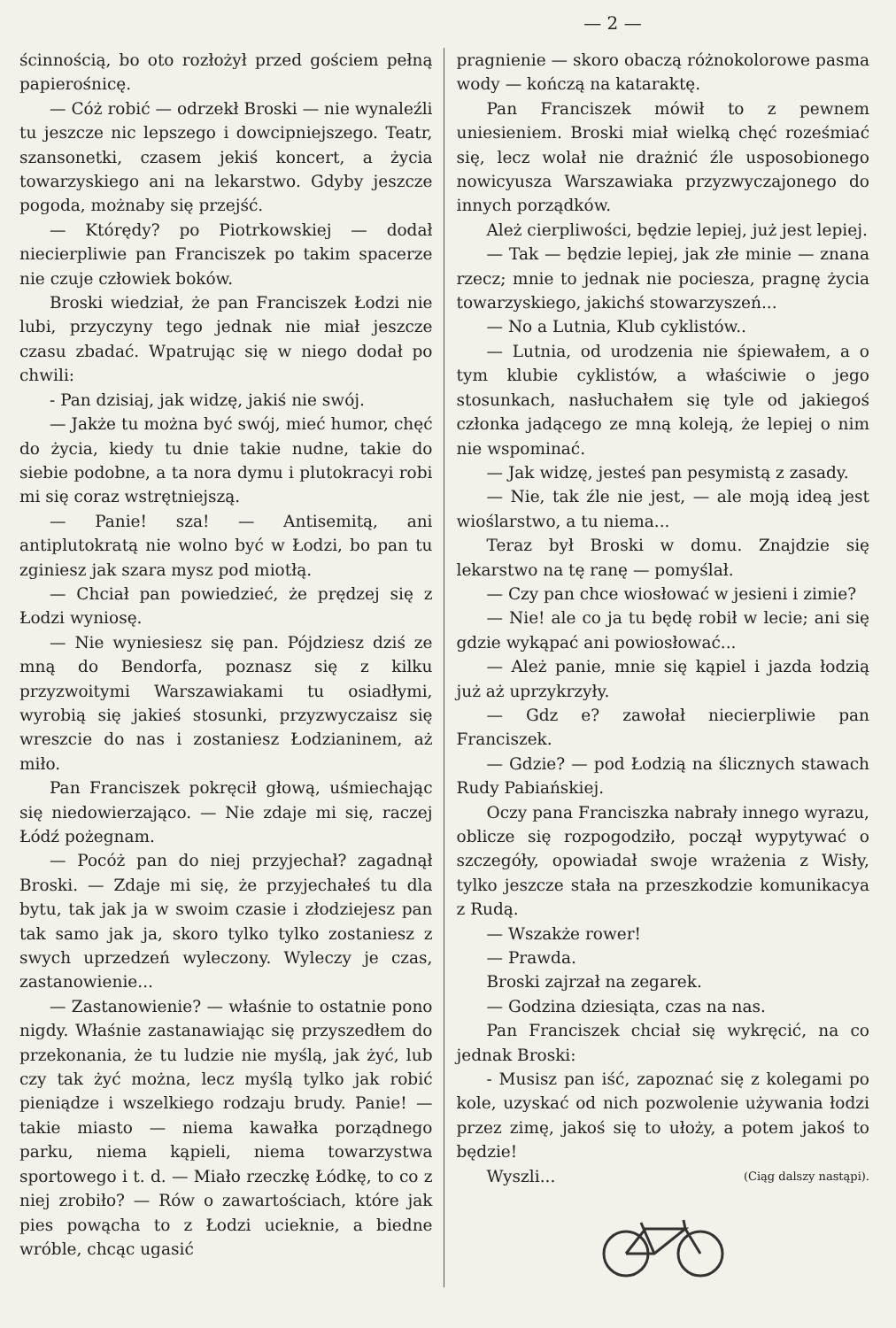— 2 —
ścinnością, bo oto rozłożył przed gościem pełną papierośnicę.
— Cóż robić — odrzekł Broski — nie wynaleźli tu jeszcze nic lepszego i dowcipniejszego. Teatr, szansonetki, czasem jekiś koncert, a życia towarzyskiego ani na lekarstwo. Gdyby jeszcze pogoda, możnaby się przejść.
— Którędy? po Piotrkowskiej — dodał niecierpliwie pan Franciszek po takim spacerze nie czuje człowiek boków.
Broski wiedział, że pan Franciszek Łodzi nie lubi, przyczyny tego jednak nie miał jeszcze czasu zbadać. Wpatrując się w niego dodał po chwili:
- Pan dzisiaj, jak widzę, jakiś nie swój.
— Jakże tu można być swój, mieć humor, chęć do życia, kiedy tu dnie takie nudne, takie do siebie podobne, a ta nora dymu i plutokracyi robi mi się coraz wstrętniejszą.
— Panie! sza! — Antisemitą, ani antiplutokratą nie wolno być w Łodzi, bo pan tu zginiesz jak szara mysz pod miotłą.
— Chciał pan powiedzieć, że prędzej się z Łodzi wyniosę.
— Nie wyniesiesz się pan. Pójdziesz dziś ze mną do Bendorfa, poznasz się z kilku przyzwoitymi Warszawiakami tu osiadłymi, wyrobią się jakieś stosunki, przyzwyczaisz się wreszcie do nas i zostaniesz Łodzianinem, aż miło.
Pan Franciszek pokręcił głową, uśmiechając się niedowierzająco. — Nie zdaje mi się, raczej Łódź pożegnam.
— Pocóż pan do niej przyjechał? zagadnął Broski. — Zdaje mi się, że przyjechałeś tu dla bytu, tak jak ja w swoim czasie i złodziejesz pan tak samo jak ja, skoro tylko tylko zostaniesz z swych uprzedzeń wyleczony. Wyleczy je czas, zastanowienie...
— Zastanowienie? — właśnie to ostatnie pono nigdy. Właśnie zastanawiając się przyszedłem do przekonania, że tu ludzie nie myślą, jak żyć, lub czy tak żyć można, lecz myślą tylko jak robić pieniądze i wszelkiego rodzaju brudy. Panie! — takie miasto — niema kawałka porządnego parku, niema kąpieli, niema towarzystwa sportowego i t. d. — Miało rzeczkę Łódkę, to co z niej zrobiło? — Rów o zawartościach, które jak pies powącha to z Łodzi ucieknie, a biedne wróble, chcąc ugasić
pragnienie — skoro obaczą różnokolorowe pasma wody — kończą na kataraktę.
Pan Franciszek mówił to z pewnem uniesieniem. Broski miał wielką chęć roześmiać się, lecz wolał nie drażnić źle usposobionego nowicyusza Warszawiaka przyzwyczajonego do innych porządków.
Ależ cierpliwości, będzie lepiej, już jest lepiej.
— Tak — będzie lepiej, jak złe minie — znana rzecz; mnie to jednak nie pociesza, pragnę życia towarzyskiego, jakichś stowarzyszeń...
— No a Lutnia, Klub cyklistów..
— Lutnia, od urodzenia nie śpiewałem, a o tym klubie cyklistów, a właściwie o jego stosunkach, nasłuchałem się tyle od jakiegoś członka jadącego ze mną koleją, że lepiej o nim nie wspominać.
— Jak widzę, jesteś pan pesymistą z zasady.
— Nie, tak źle nie jest, — ale moją ideą jest wioślarstwo, a tu niema...
Teraz był Broski w domu. Znajdzie się lekarstwo na tę ranę — pomyślał.
— Czy pan chce wiosłować w jesieni i zimie?
— Nie! ale co ja tu będę robił w lecie; ani się gdzie wykąpać ani powiosłować...
— Ależ panie, mnie się kąpiel i jazda łodzią już aż uprzykrzyły.
— Gdz e? zawołał niecierpliwie pan Franciszek.
— Gdzie? — pod Łodzią na ślicznych stawach Rudy Pabiańskiej.
Oczy pana Franciszka nabrały innego wyrazu, oblicze się rozpogodziło, począł wypytywać o szczegóły, opowiadał swoje wrażenia z Wisły, tylko jeszcze stała na przeszkodzie komunikacya z Rudą.
— Wszakże rower!
— Prawda.
Broski zajrzał na zegarek.
— Godzina dziesiąta, czas na nas.
Pan Franciszek chciał się wykręcić, na co jednak Broski:
- Musisz pan iść, zapoznać się z kolegami po kole, uzyskać od nich pozwolenie używania łodzi przez zimę, jakoś się to ułoży, a potem jakoś to będzie!
Wyszli... (Ciąg dalszy nastąpi).